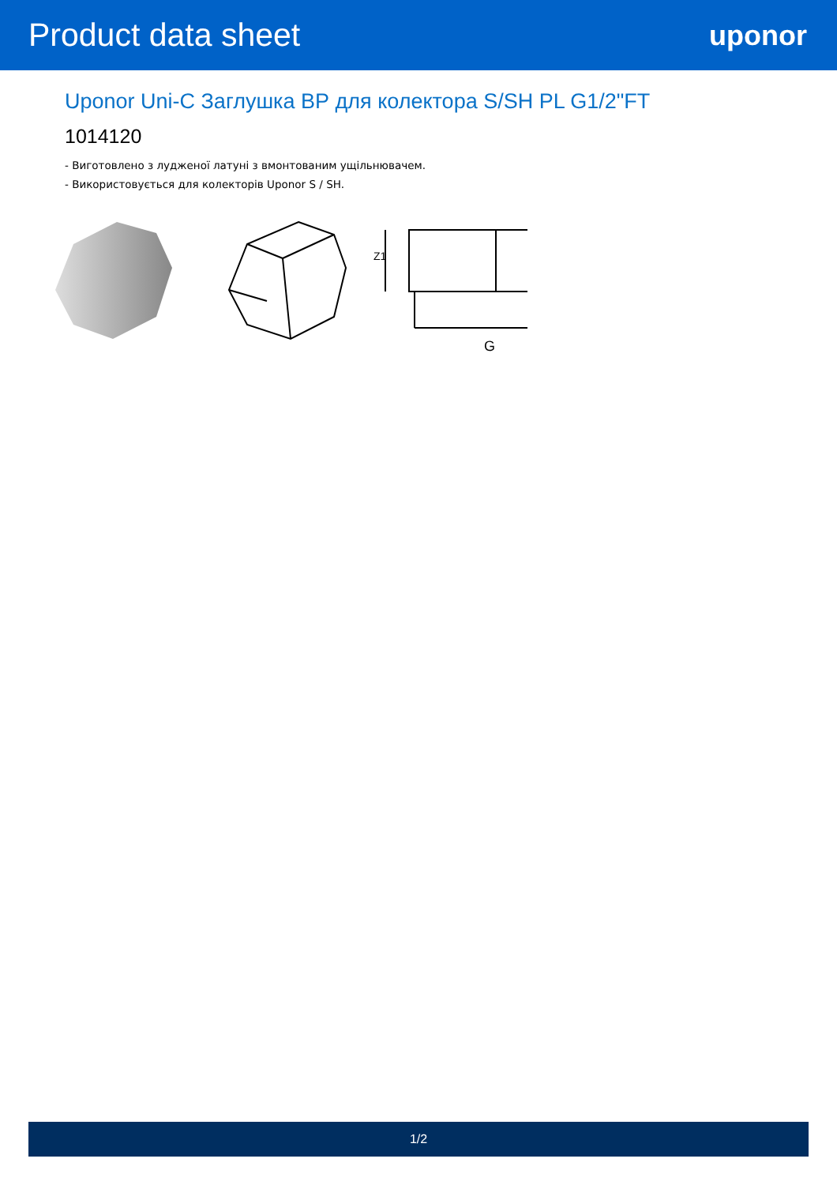Product data sheet uponor
Uponor Uni-C Заглушка ВР для колектора S/SH PL G1/2"FT
1014120
- Виготовлено з лудженої латуні з вмонтованим ущільнювачем.
- Використовується для колекторів Uponor S / SH.
G
Z1
1/2